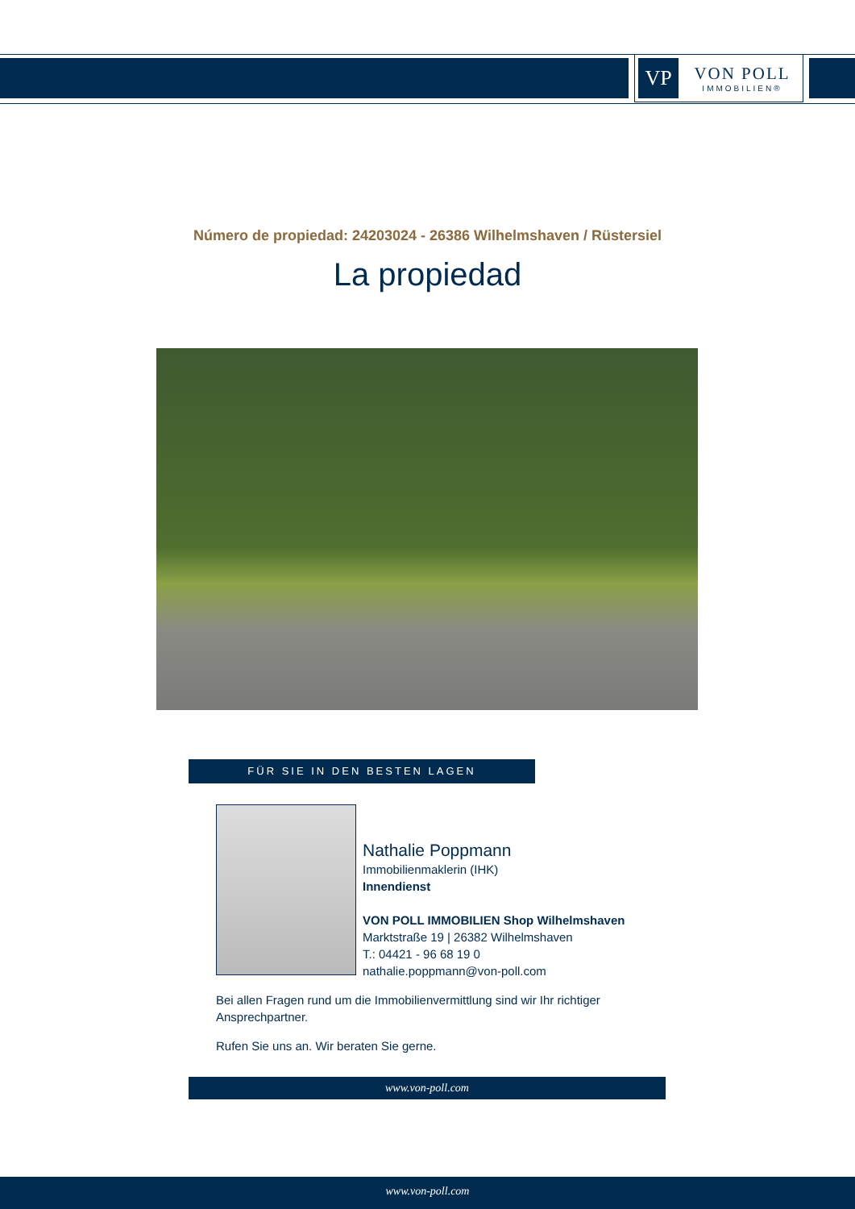VP
VON POLL
IMMOBILIEN®
Número de propiedad: 24203024 - 26386 Wilhelmshaven / Rüstersiel
La propiedad
FÜR SIE IN DEN BESTEN LAGEN
Nathalie Poppmann
Immobilienmaklerin (IHK)
Innendienst
VON POLL IMMOBILIEN Shop Wilhelmshaven
Marktstraße 19 | 26382 Wilhelmshaven
T.: 04421 - 96 68 19 0
nathalie.poppmann@von-poll.com
Bei allen Fragen rund um die Immobilienvermittlung sind wir Ihr richtiger Ansprechpartner.
Rufen Sie uns an. Wir beraten Sie gerne.
www.von-poll.com
www.von-poll.com